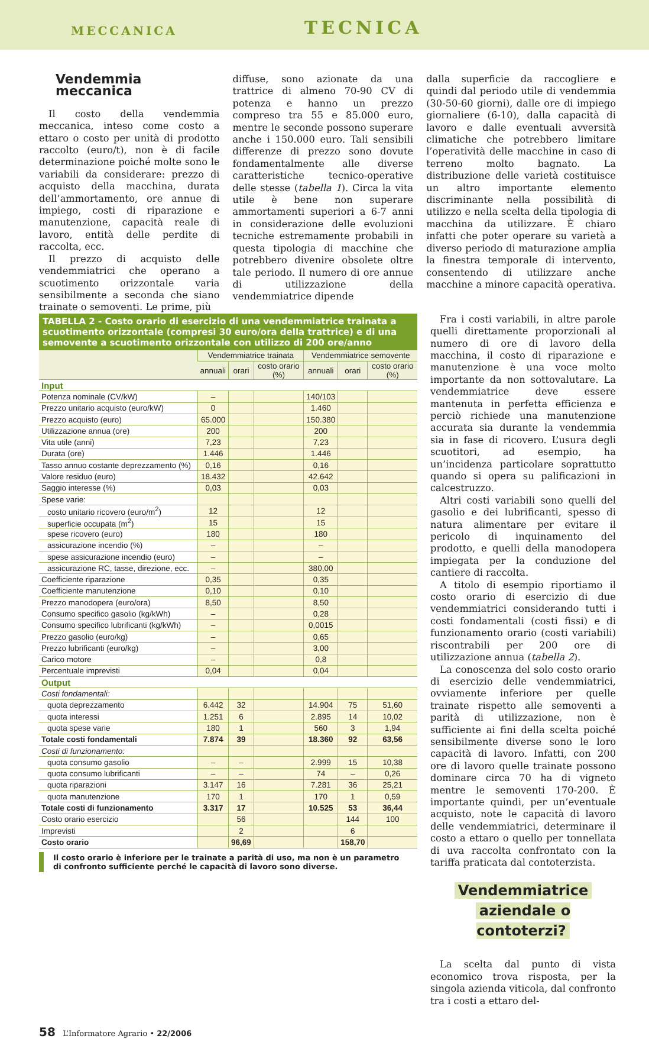MECCANICA TECNICA
Vendemmia meccanica
Il costo della vendemmia meccanica, inteso come costo a ettaro o costo per unità di prodotto raccolto (euro/t), non è di facile determinazione poiché molte sono le variabili da considerare: prezzo di acquisto della macchina, durata dell’ammortamento, ore annue di impiego, costi di riparazione e manutenzione, capacità reale di lavoro, entità delle perdite di raccolta, ecc.
Il prezzo di acquisto delle vendemmiatrici che operano a scuotimento orizzontale varia sensibilmente a seconda che siano trainate o semoventi. Le prime, più
diffuse, sono azionate da una trattrice di almeno 70-90 CV di potenza e hanno un prezzo compreso tra 55 e 85.000 euro, mentre le seconde possono superare anche i 150.000 euro. Tali sensibili differenze di prezzo sono dovute fondamentalmente alle diverse caratteristiche tecnico-operative delle stesse (tabella 1). Circa la vita utile è bene non superare ammortamenti superiori a 6-7 anni in considerazione delle evoluzioni tecniche estremamente probabili in questa tipologia di macchine che potrebbero divenire obsolete oltre tale periodo. Il numero di ore annue di utilizzazione della vendemmiatrice dipende
dalla superficie da raccogliere e quindi dal periodo utile di vendemmia (30-50-60 giorni), dalle ore di impiego giornaliere (6-10), dalla capacità di lavoro e dalle eventuali avversità climatiche che potrebbero limitare l’operatività delle macchine in caso di terreno molto bagnato. La distribuzione delle varietà costituisce un altro importante elemento discriminante nella possibilità di utilizzo e nella scelta della tipologia di macchina da utilizzare. È chiaro infatti che poter operare su varietà a diverso periodo di maturazione amplia la finestra temporale di intervento, consentendo di utilizzare anche macchine a minore capacità operativa.
TABELLA 2 - Costo orario di esercizio di una vendemmiatrice trainata a scuotimento orizzontale (compresi 30 euro/ora della trattrice) e di una semovente a scuotimento orizzontale con utilizzo di 200 ore/anno
| | Vendemmiatrice trainata | | | Vendemmiatrice semovente | | |
| --- | --- | --- | --- | --- | --- | --- |
| | annuali | orari | costo orario (%) | annuali | orari | costo orario (%) |
| Input | | | | | | |
| Potenza nominale (CV/kW) | – | | | 140/103 | | |
| Prezzo unitario acquisto (euro/kW) | 0 | | | 1.460 | | |
| Prezzo acquisto (euro) | 65.000 | | | 150.380 | | |
| Utilizzazione annua (ore) | 200 | | | 200 | | |
| Vita utile (anni) | 7,23 | | | 7,23 | | |
| Durata (ore) | 1.446 | | | 1.446 | | |
| Tasso annuo costante deprezzamento (%) | 0,16 | | | 0,16 | | |
| Valore residuo (euro) | 18.432 | | | 42.642 | | |
| Saggio interesse (%) | 0,03 | | | 0,03 | | |
| Spese varie: | | | | | | |
| costo unitario ricovero (euro/m<sup>2</sup>) | 12 | | | 12 | | |
| superficie occupata (m<sup>2</sup>) | 15 | | | 15 | | |
| spese ricovero (euro) | 180 | | | 180 | | |
| assicurazione incendio (%) | – | | | – | | |
| spese assicurazione incendio (euro) | – | | | – | | |
| assicurazione RC, tasse, direzione, ecc. | – | | | 380,00 | | |
| Coefficiente riparazione | 0,35 | | | 0,35 | | |
| Coefficiente manutenzione | 0,10 | | | 0,10 | | |
| Prezzo manodopera (euro/ora) | 8,50 | | | 8,50 | | |
| Consumo specifico gasolio (kg/kWh) | – | | | 0,28 | | |
| Consumo specifico lubrificanti (kg/kWh) | – | | | 0,0015 | | |
| Prezzo gasolio (euro/kg) | – | | | 0,65 | | |
| Prezzo lubrificanti (euro/kg) | – | | | 3,00 | | |
| Carico motore | – | | | 0,8 | | |
| Percentuale imprevisti | 0,04 | | | 0,04 | | |
| Output | | | | | | |
| Costi fondamentali: | | | | | | |
| quota deprezzamento | 6.442 | 32 | | 14.904 | 75 | 51,60 |
| quota interessi | 1.251 | 6 | | 2.895 | 14 | 10,02 |
| quota spese varie | 180 | 1 | | 560 | 3 | 1,94 |
| Totale costi fondamentali | 7.874 | 39 | | 18.360 | 92 | 63,56 |
| Costi di funzionamento: | | | | | | |
| quota consumo gasolio | – | – | | 2.999 | 15 | 10,38 |
| quota consumo lubrificanti | – | – | | 74 | – | 0,26 |
| quota riparazioni | 3.147 | 16 | | 7.281 | 36 | 25,21 |
| quota manutenzione | 170 | 1 | | 170 | 1 | 0,59 |
| Totale costi di funzionamento | 3.317 | 17 | | 10.525 | 53 | 36,44 |
| Costo orario esercizio | | 56 | | | 144 | 100 |
| Imprevisti | | 2 | | | 6 | |
| Costo orario | | 96,69 | | | 158,70 | |
Il costo orario è inferiore per le trainate a parità di uso, ma non è un parametro di confronto sufficiente perché le capacità di lavoro sono diverse.
Fra i costi variabili, in altre parole quelli direttamente proporzionali al numero di ore di lavoro della macchina, il costo di riparazione e manutenzione è una voce molto importante da non sottovalutare. La vendemmiatrice deve essere mantenuta in perfetta efficienza e perciò richiede una manutenzione accurata sia durante la vendemmia sia in fase di ricovero. L’usura degli scuotitori, ad esempio, ha un’incidenza particolare soprattutto quando si opera su palificazioni in calcestruzzo.
Altri costi variabili sono quelli del gasolio e dei lubrificanti, spesso di natura alimentare per evitare il pericolo di inquinamento del prodotto, e quelli della manodopera impiegata per la conduzione del cantiere di raccolta.
A titolo di esempio riportiamo il costo orario di esercizio di due vendemmiatrici considerando tutti i costi fondamentali (costi fissi) e di funzionamento orario (costi variabili) riscontrabili per 200 ore di utilizzazione annua (tabella 2).
La conoscenza del solo costo orario di esercizio delle vendemmiatrici, ovviamente inferiore per quelle trainate rispetto alle semoventi a parità di utilizzazione, non è sufficiente ai fini della scelta poiché sensibilmente diverse sono le loro capacità di lavoro. Infatti, con 200 ore di lavoro quelle trainate possono dominare circa 70 ha di vigneto mentre le semoventi 170-200. È importante quindi, per un’eventuale acquisto, note le capacità di lavoro delle vendemmiatrici, determinare il costo a ettaro o quello per tonnellata di uva raccolta confrontato con la tariffa praticata dal contoterzista.
Vendemmiatrice
aziendale o contoterzi?
La scelta dal punto di vista economico trova risposta, per la singola azienda viticola, dal confronto tra i costi a ettaro del-
58 L’Informatore Agrario • 22/2006